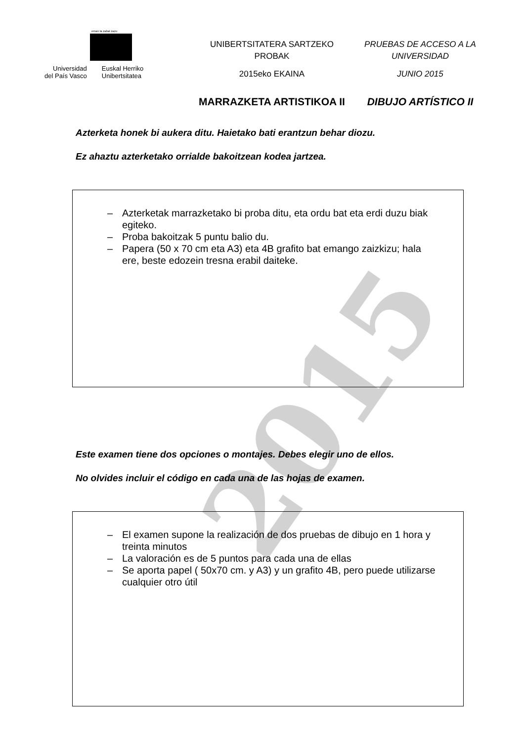2015
eman ta zabal zazu
Universidad
del País Vasco
Euskal Herriko
Unibertsitatea
UNIBERTSITATERA SARTZEKO
PROBAK
2015eko EKAINA
MARRAZKETA ARTISTIKOA II
PRUEBAS DE ACCESO A LA
UNIVERSIDAD
JUNIO 2015
DIBUJO ARTÍSTICO II
Azterketa honek bi aukera ditu. Haietako bati erantzun behar diozu.
Ez ahaztu azterketako orrialde bakoitzean kodea jartzea.
– Azterketak marrazketako bi proba ditu, eta ordu bat eta erdi duzu biak egiteko.
– Proba bakoitzak 5 puntu balio du.
– Papera (50 x 70 cm eta A3) eta 4B grafito bat emango zaizkizu; hala ere, beste edozein tresna erabil daiteke.
Este examen tiene dos opciones o montajes. Debes elegir uno de ellos.
No olvides incluir el código en cada una de las hojas de examen.
– El examen supone la realización de dos pruebas de dibujo en 1 hora y treinta minutos
– La valoración es de 5 puntos para cada una de ellas
– Se aporta papel ( 50x70 cm. y A3) y un grafito 4B, pero puede utilizarse cualquier otro útil